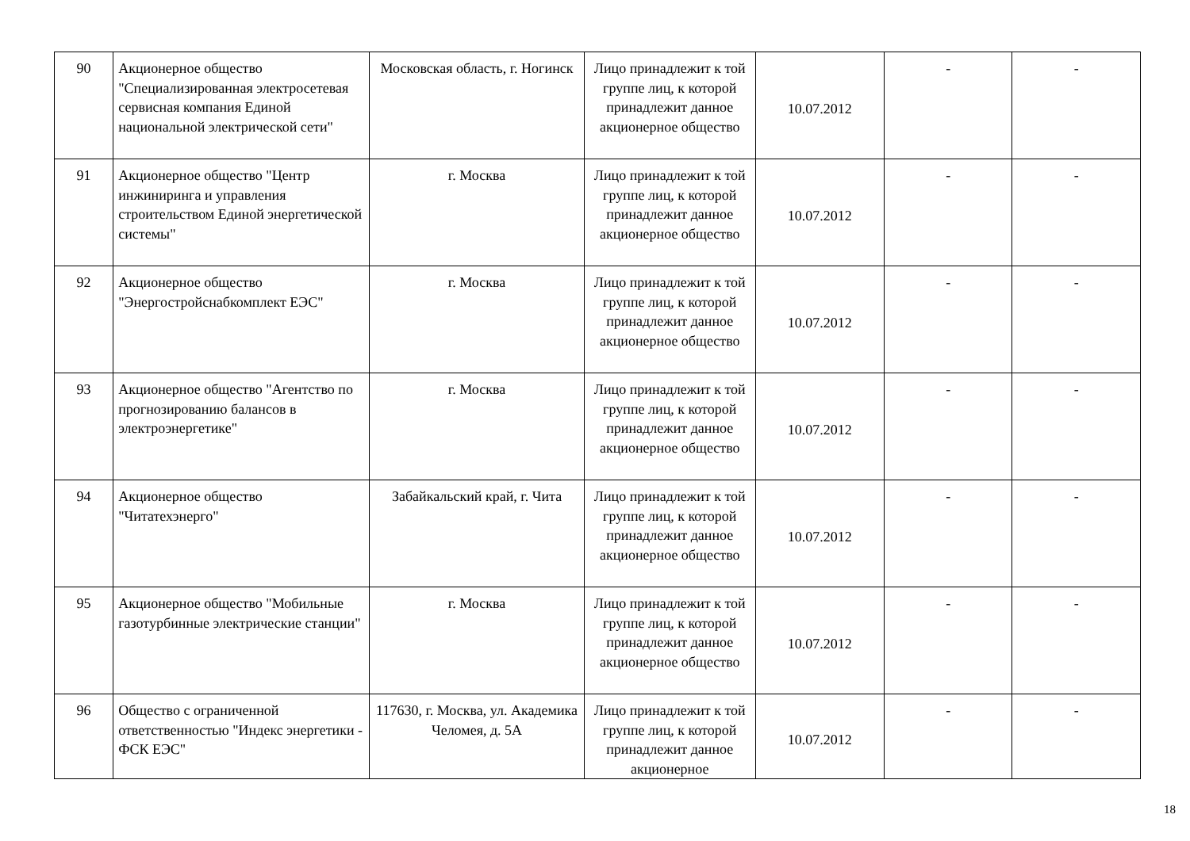| 90 | Акционерное общество "Специализированная электросетевая сервисная компания Единой национальной электрической сети" | Московская область, г. Ногинск | Лицо принадлежит к той группе лиц, к которой принадлежит данное акционерное общество | 10.07.2012 | - | - |
| 91 | Акционерное общество "Центр инжиниринга и управления строительством Единой энергетической системы" | г. Москва | Лицо принадлежит к той группе лиц, к которой принадлежит данное акционерное общество | 10.07.2012 | - | - |
| 92 | Акционерное общество "Энергостройснабкомплект ЕЭС" | г. Москва | Лицо принадлежит к той группе лиц, к которой принадлежит данное акционерное общество | 10.07.2012 | - | - |
| 93 | Акционерное общество "Агентство по прогнозированию балансов в электроэнергетике" | г. Москва | Лицо принадлежит к той группе лиц, к которой принадлежит данное акционерное общество | 10.07.2012 | - | - |
| 94 | Акционерное общество "Читатехэнерго" | Забайкальский край, г. Чита | Лицо принадлежит к той группе лиц, к которой принадлежит данное акционерное общество | 10.07.2012 | - | - |
| 95 | Акционерное общество "Мобильные газотурбинные электрические станции" | г. Москва | Лицо принадлежит к той группе лиц, к которой принадлежит данное акционерное общество | 10.07.2012 | - | - |
| 96 | Общество с ограниченной ответственностью "Индекс энергетики - ФСК ЕЭС" | 117630, г. Москва, ул. Академика Челомея, д. 5А | Лицо принадлежит к той группе лиц, к которой принадлежит данное акционерное | 10.07.2012 | - | - |
18